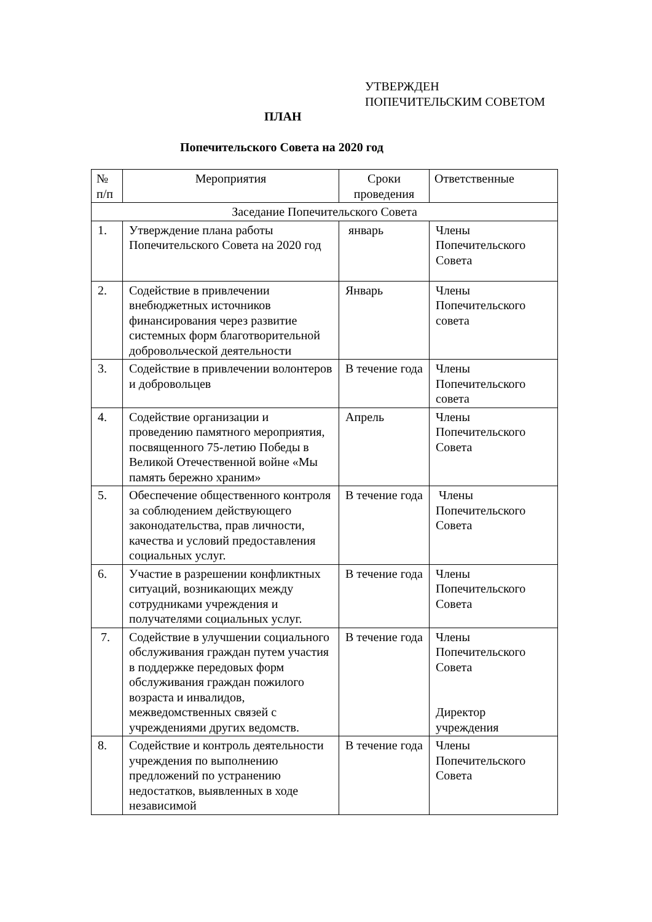УТВЕРЖДЕН
ПОПЕЧИТЕЛЬСКИМ СОВЕТОМ
ПЛАН
Попечительского Совета на 2020 год
| № п/п | Мероприятия | Сроки проведения | Ответственные |
| --- | --- | --- | --- |
| Заседание Попечительского Совета | | | |
| 1. | Утверждение плана работы Попечительского Совета на 2020 год | январь | Члены Попечительского Совета |
| 2. | Содействие в привлечении внебюджетных источников финансирования через развитие системных форм благотворительной добровольческой деятельности | Январь | Члены Попечительского совета |
| 3. | Содействие в привлечении волонтеров и добровольцев | В течение года | Члены Попечительского совета |
| 4. | Содействие организации и проведению памятного мероприятия, посвященного 75-летию Победы в Великой Отечественной войне «Мы память бережно храним» | Апрель | Члены Попечительского Совета |
| 5. | Обеспечение общественного контроля за соблюдением действующего законодательства, прав личности, качества и условий предоставления социальных услуг. | В течение года | Члены Попечительского Совета |
| 6. | Участие в разрешении конфликтных ситуаций, возникающих между сотрудниками учреждения и получателями социальных услуг. | В течение года | Члены Попечительского Совета |
| 7. | Содействие в улучшении социального обслуживания граждан путем участия в поддержке передовых форм обслуживания граждан пожилого возраста и инвалидов, межведомственных связей с учреждениями других ведомств. | В течение года | Члены Попечительского Совета Директор учреждения |
| 8. | Содействие и контроль деятельности учреждения по выполнению предложений по устранению недостатков, выявленных в ходе независимой | В течение года | Члены Попечительского Совета |